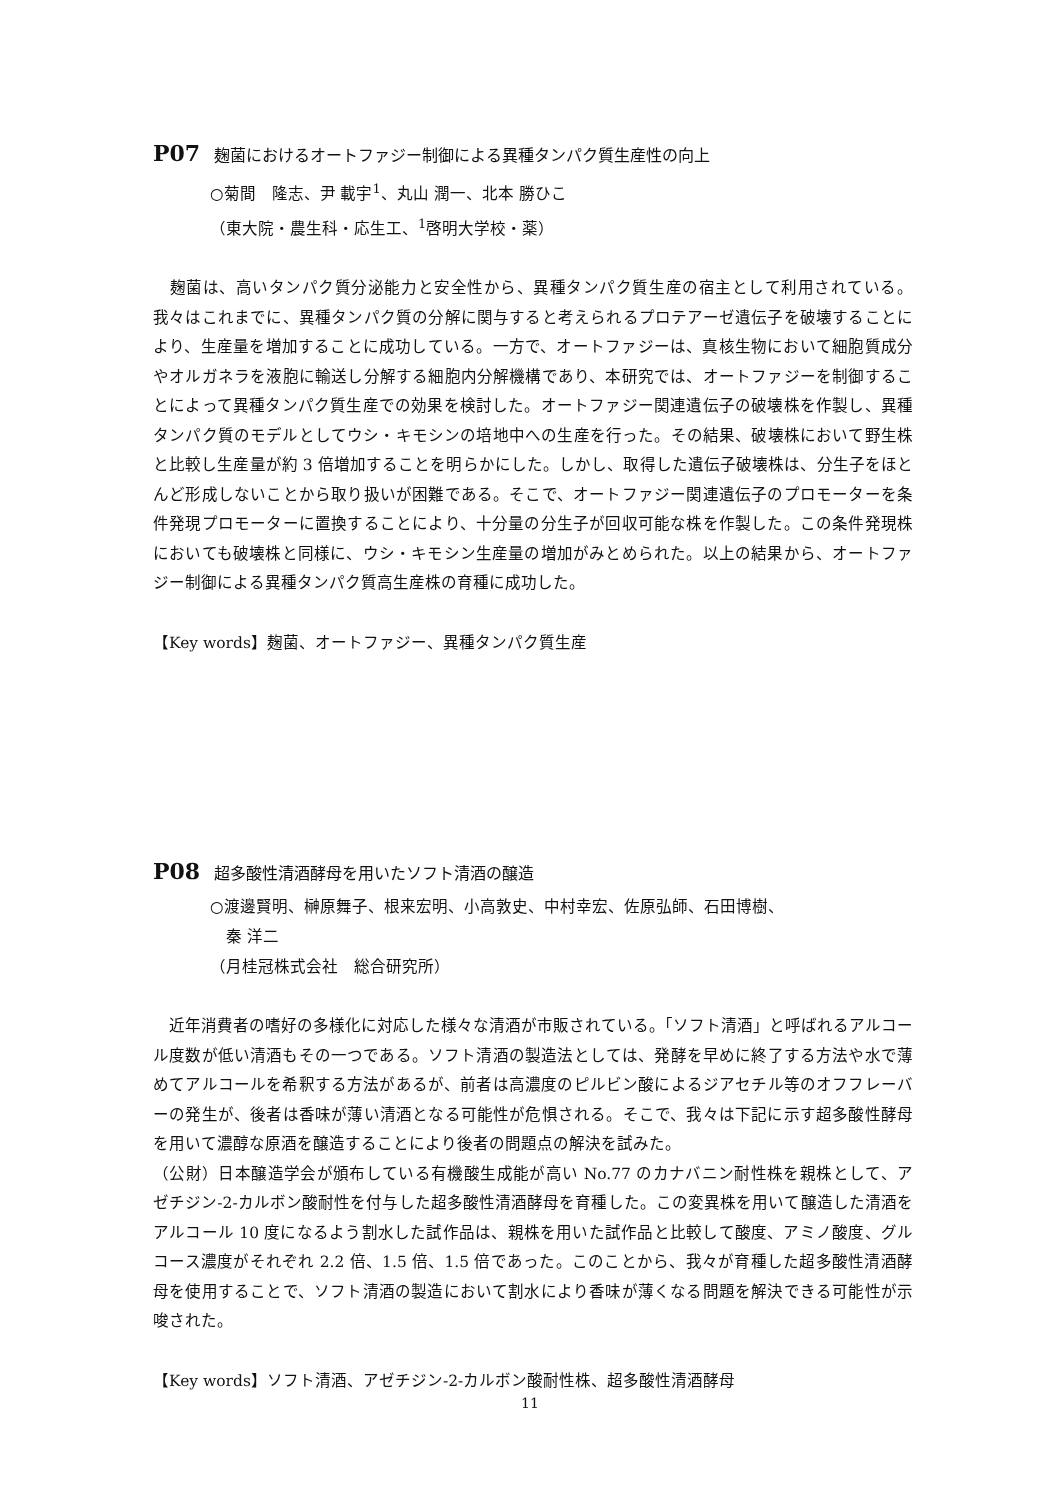P07 麹菌におけるオートファジー制御による異種タンパク質生産性の向上
○菊間　隆志、尹 載宇<sup>1</sup>、丸山 潤一、北本 勝ひこ
（東大院・農生科・応生工、<sup>1</sup>啓明大学校・薬）
　麹菌は、高いタンパク質分泌能力と安全性から、異種タンパク質生産の宿主として利用されている。我々はこれまでに、異種タンパク質の分解に関与すると考えられるプロテアーゼ遺伝子を破壊することにより、生産量を増加することに成功している。一方で、オートファジーは、真核生物において細胞質成分やオルガネラを液胞に輸送し分解する細胞内分解機構であり、本研究では、オートファジーを制御することによって異種タンパク質生産での効果を検討した。オートファジー関連遺伝子の破壊株を作製し、異種タンパク質のモデルとしてウシ・キモシンの培地中への生産を行った。その結果、破壊株において野生株と比較し生産量が約 3 倍増加することを明らかにした。しかし、取得した遺伝子破壊株は、分生子をほとんど形成しないことから取り扱いが困難である。そこで、オートファジー関連遺伝子のプロモーターを条件発現プロモーターに置換することにより、十分量の分生子が回収可能な株を作製した。この条件発現株においても破壊株と同様に、ウシ・キモシン生産量の増加がみとめられた。以上の結果から、オートファジー制御による異種タンパク質高生産株の育種に成功した。
【Key words】麹菌、オートファジー、異種タンパク質生産
P08 超多酸性清酒酵母を用いたソフト清酒の醸造
○渡邊賢明、榊原舞子、根来宏明、小高敦史、中村幸宏、佐原弘師、石田博樹、
　秦 洋二
（月桂冠株式会社　総合研究所）
　近年消費者の嗜好の多様化に対応した様々な清酒が市販されている。「ソフト清酒」と呼ばれるアルコール度数が低い清酒もその一つである。ソフト清酒の製造法としては、発酵を早めに終了する方法や水で薄めてアルコールを希釈する方法があるが、前者は高濃度のピルビン酸によるジアセチル等のオフフレーバーの発生が、後者は香味が薄い清酒となる可能性が危惧される。そこで、我々は下記に示す超多酸性酵母を用いて濃醇な原酒を醸造することにより後者の問題点の解決を試みた。
（公財）日本醸造学会が頒布している有機酸生成能が高い No.77 のカナバニン耐性株を親株として、アゼチジン-2-カルボン酸耐性を付与した超多酸性清酒酵母を育種した。この変異株を用いて醸造した清酒をアルコール 10 度になるよう割水した試作品は、親株を用いた試作品と比較して酸度、アミノ酸度、グルコース濃度がそれぞれ 2.2 倍、1.5 倍、1.5 倍であった。このことから、我々が育種した超多酸性清酒酵母を使用することで、ソフト清酒の製造において割水により香味が薄くなる問題を解決できる可能性が示唆された。
【Key words】ソフト清酒、アゼチジン-2-カルボン酸耐性株、超多酸性清酒酵母
11